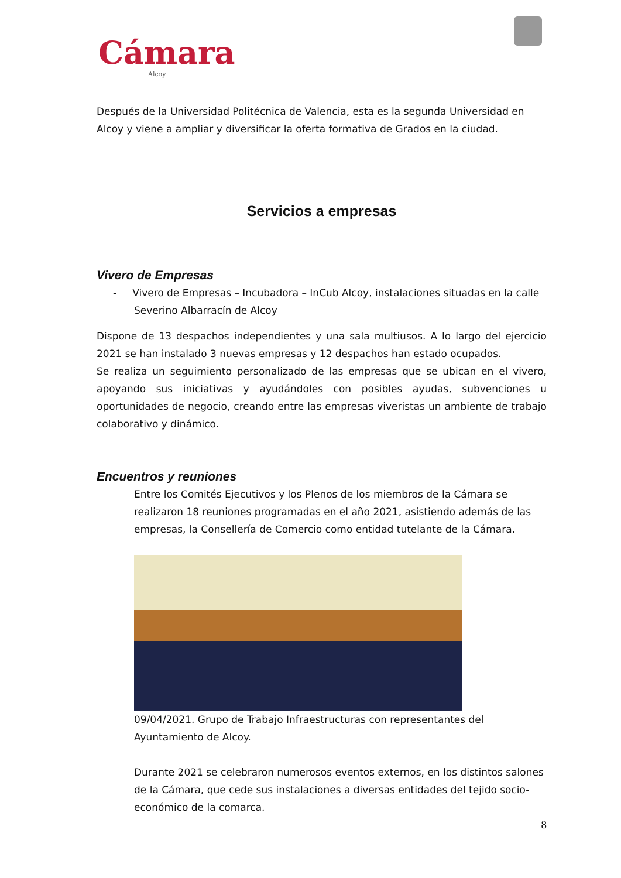Cámara
Alcoy
Después de la Universidad Politécnica de Valencia, esta es la segunda Universidad en Alcoy y viene a ampliar y diversificar la oferta formativa de Grados en la ciudad.
Servicios a empresas
Vivero de Empresas
- Vivero de Empresas – Incubadora – InCub Alcoy, instalaciones situadas en la calle Severino Albarracín de Alcoy
Dispone de 13 despachos independientes y una sala multiusos. A lo largo del ejercicio 2021 se han instalado 3 nuevas empresas y 12 despachos han estado ocupados.
Se realiza un seguimiento personalizado de las empresas que se ubican en el vivero, apoyando sus iniciativas y ayudándoles con posibles ayudas, subvenciones u oportunidades de negocio, creando entre las empresas viveristas un ambiente de trabajo colaborativo y dinámico.
Encuentros y reuniones
Entre los Comités Ejecutivos y los Plenos de los miembros de la Cámara se realizaron 18 reuniones programadas en el año 2021, asistiendo además de las empresas, la Consellería de Comercio como entidad tutelante de la Cámara.
09/04/2021. Grupo de Trabajo Infraestructuras con representantes del Ayuntamiento de Alcoy.
Durante 2021 se celebraron numerosos eventos externos, en los distintos salones de la Cámara, que cede sus instalaciones a diversas entidades del tejido socio-económico de la comarca.
8